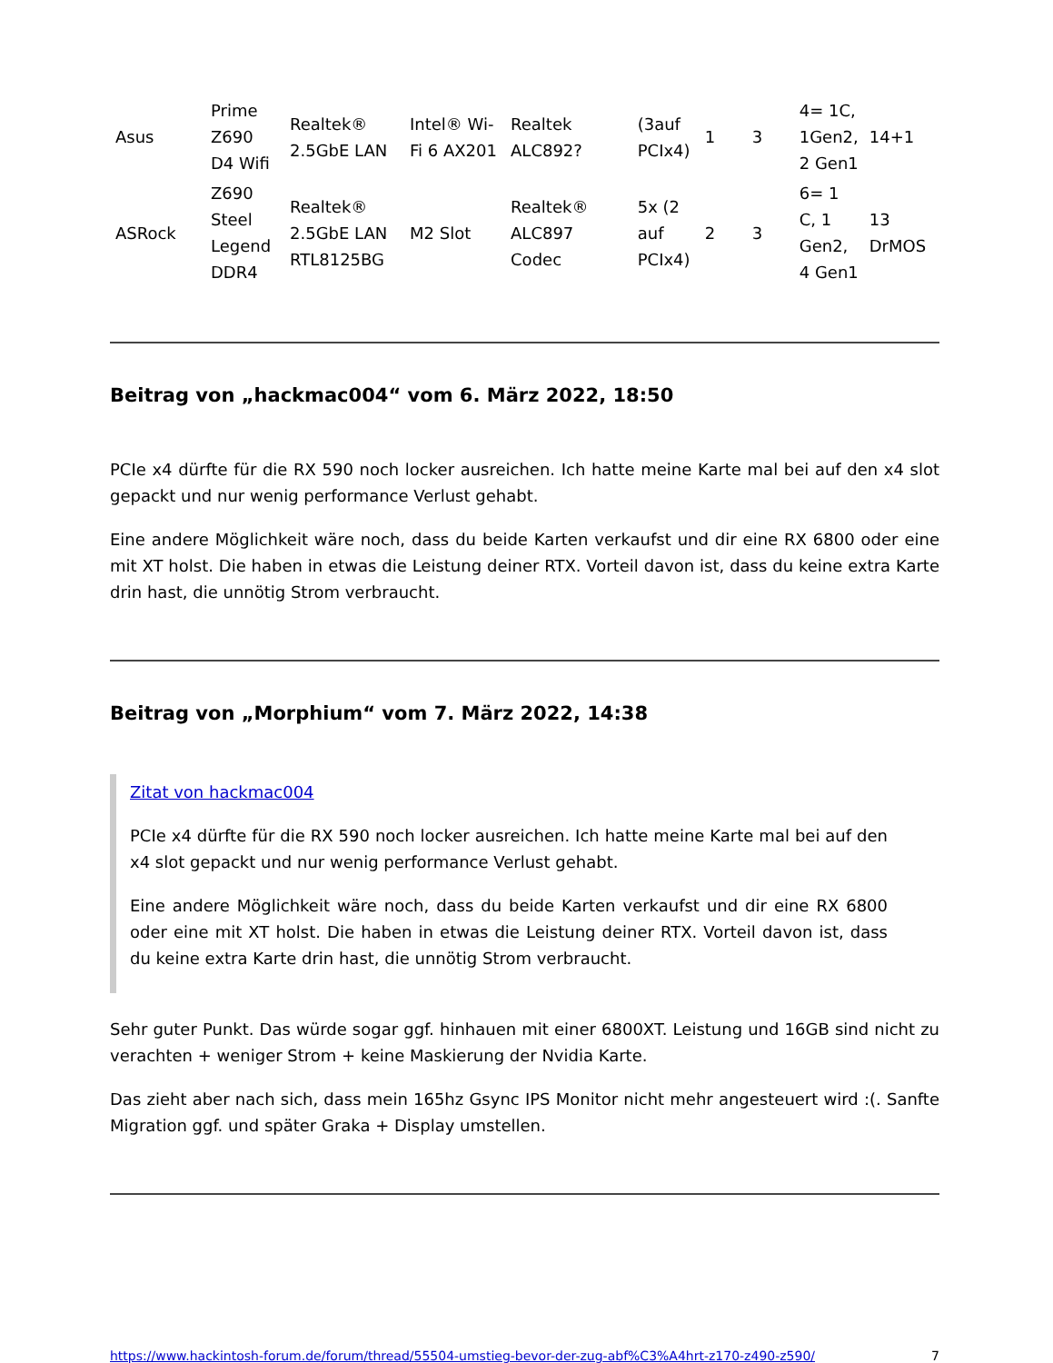| Asus | Prime Z690 D4 Wifi | Realtek® 2.5GbE LAN | Intel® Wi-Fi 6 AX201 | Realtek ALC892? | (3auf PCIx4) | 1 | 3 | 4= 1C, 1Gen2, 2 Gen1 | 14+1 |
| ASRock | Z690 Steel Legend DDR4 | Realtek® 2.5GbE LAN RTL8125BG | M2 Slot | Realtek® ALC897 Codec | 5x (2 auf PCIx4) | 2 | 3 | 6= 1 C, 1 Gen2, 4 Gen1 | 13 DrMOS |
Beitrag von „hackmac004“ vom 6. März 2022, 18:50
PCIe x4 dürfte für die RX 590 noch locker ausreichen. Ich hatte meine Karte mal bei auf den x4 slot gepackt und nur wenig performance Verlust gehabt.
Eine andere Möglichkeit wäre noch, dass du beide Karten verkaufst und dir eine RX 6800 oder eine mit XT holst. Die haben in etwas die Leistung deiner RTX. Vorteil davon ist, dass du keine extra Karte drin hast, die unnötig Strom verbraucht.
Beitrag von „Morphium“ vom 7. März 2022, 14:38
Zitat von hackmac004
PCIe x4 dürfte für die RX 590 noch locker ausreichen. Ich hatte meine Karte mal bei auf den x4 slot gepackt und nur wenig performance Verlust gehabt.
Eine andere Möglichkeit wäre noch, dass du beide Karten verkaufst und dir eine RX 6800 oder eine mit XT holst. Die haben in etwas die Leistung deiner RTX. Vorteil davon ist, dass du keine extra Karte drin hast, die unnötig Strom verbraucht.
Sehr guter Punkt. Das würde sogar ggf. hinhauen mit einer 6800XT. Leistung und 16GB sind nicht zu verachten + weniger Strom + keine Maskierung der Nvidia Karte.
Das zieht aber nach sich, dass mein 165hz Gsync IPS Monitor nicht mehr angesteuert wird :(. Sanfte Migration ggf. und später Graka + Display umstellen.
https://www.hackintosh-forum.de/forum/thread/55504-umstieg-bevor-der-zug-abf%C3%A4hrt-z170-z490-z590/ 7